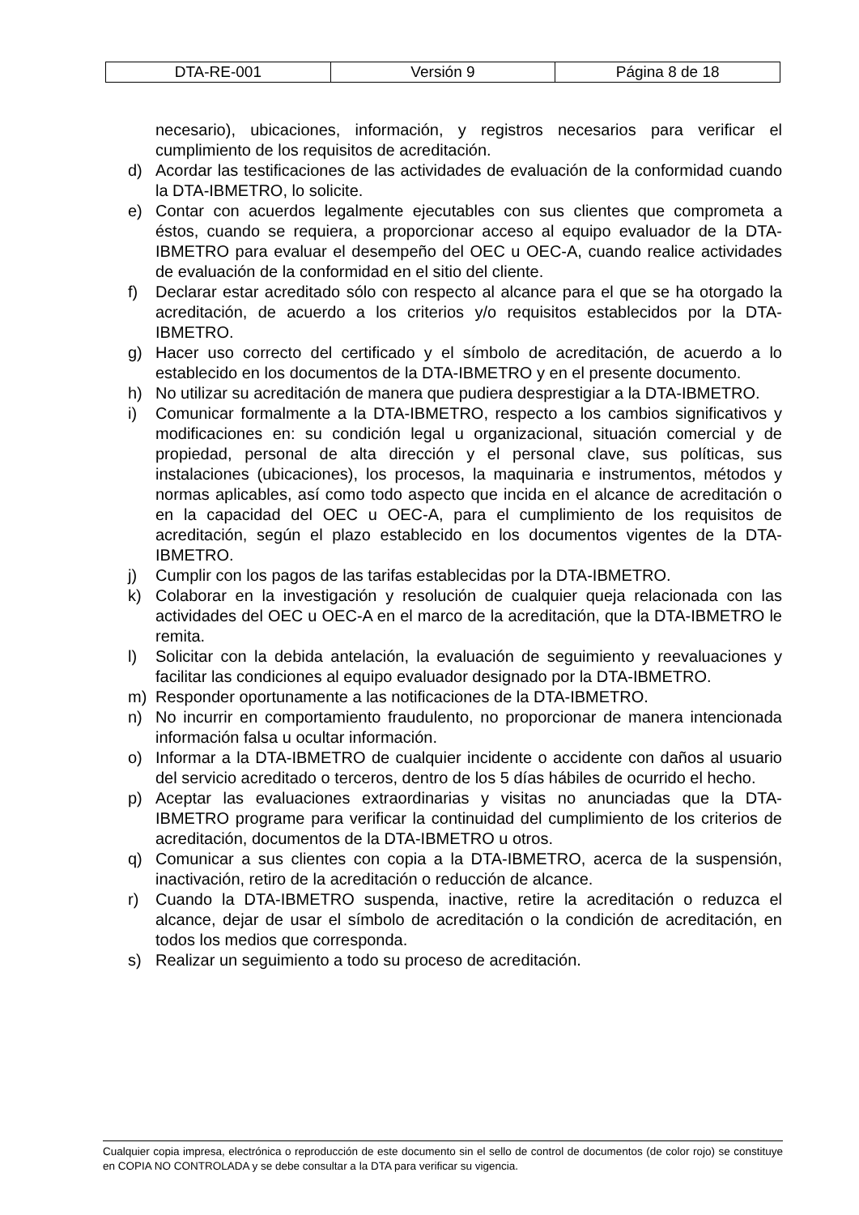| DTA-RE-001 | Versión 9 | Página 8 de 18 |
necesario), ubicaciones, información, y registros necesarios para verificar el cumplimiento de los requisitos de acreditación.
d) Acordar las testificaciones de las actividades de evaluación de la conformidad cuando la DTA-IBMETRO, lo solicite.
e) Contar con acuerdos legalmente ejecutables con sus clientes que comprometa a éstos, cuando se requiera, a proporcionar acceso al equipo evaluador de la DTA-IBMETRO para evaluar el desempeño del OEC u OEC-A, cuando realice actividades de evaluación de la conformidad en el sitio del cliente.
f) Declarar estar acreditado sólo con respecto al alcance para el que se ha otorgado la acreditación, de acuerdo a los criterios y/o requisitos establecidos por la DTA-IBMETRO.
g) Hacer uso correcto del certificado y el símbolo de acreditación, de acuerdo a lo establecido en los documentos de la DTA-IBMETRO y en el presente documento.
h) No utilizar su acreditación de manera que pudiera desprestigiar a la DTA-IBMETRO.
i) Comunicar formalmente a la DTA-IBMETRO, respecto a los cambios significativos y modificaciones en: su condición legal u organizacional, situación comercial y de propiedad, personal de alta dirección y el personal clave, sus políticas, sus instalaciones (ubicaciones), los procesos, la maquinaria e instrumentos, métodos y normas aplicables, así como todo aspecto que incida en el alcance de acreditación o en la capacidad del OEC u OEC-A, para el cumplimiento de los requisitos de acreditación, según el plazo establecido en los documentos vigentes de la DTA-IBMETRO.
j) Cumplir con los pagos de las tarifas establecidas por la DTA-IBMETRO.
k) Colaborar en la investigación y resolución de cualquier queja relacionada con las actividades del OEC u OEC-A en el marco de la acreditación, que la DTA-IBMETRO le remita.
l) Solicitar con la debida antelación, la evaluación de seguimiento y reevaluaciones y facilitar las condiciones al equipo evaluador designado por la DTA-IBMETRO.
m) Responder oportunamente a las notificaciones de la DTA-IBMETRO.
n) No incurrir en comportamiento fraudulento, no proporcionar de manera intencionada información falsa u ocultar información.
o) Informar a la DTA-IBMETRO de cualquier incidente o accidente con daños al usuario del servicio acreditado o terceros, dentro de los 5 días hábiles de ocurrido el hecho.
p) Aceptar las evaluaciones extraordinarias y visitas no anunciadas que la DTA-IBMETRO programe para verificar la continuidad del cumplimiento de los criterios de acreditación, documentos de la DTA-IBMETRO u otros.
q) Comunicar a sus clientes con copia a la DTA-IBMETRO, acerca de la suspensión, inactivación, retiro de la acreditación o reducción de alcance.
r) Cuando la DTA-IBMETRO suspenda, inactive, retire la acreditación o reduzca el alcance, dejar de usar el símbolo de acreditación o la condición de acreditación, en todos los medios que corresponda.
s) Realizar un seguimiento a todo su proceso de acreditación.
Cualquier copia impresa, electrónica o reproducción de este documento sin el sello de control de documentos (de color rojo) se constituye en COPIA NO CONTROLADA y se debe consultar a la DTA para verificar su vigencia.